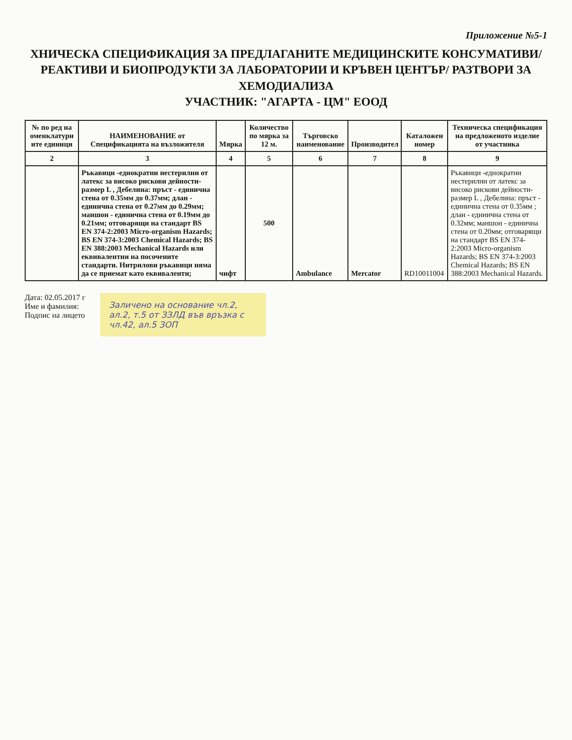Приложение №5-1
ХНИЧЕСКА СПЕЦИФИКАЦИЯ ЗА ПРЕДЛАГАНИТЕ МЕДИЦИНСКИТЕ КОНСУМАТИВИ/ РЕАКТИВИ И БИОПРОДУКТИ ЗА ЛАБОРАТОРИИ И КРЪВЕН ЦЕНТЪР/ РАЗТВОРИ ЗА ХЕМОДИАЛИЗА
УЧАСТНИК: "АГАРТА - ЦМ" ЕООД
| № по ред на оменклатурн ите единици | НАИМЕНОВАНИЕ от Спецификацията на възложителя | Мярка | Количество по мярка за 12 м. | Търговско наименование | Производител | Каталожен номер | Техническа спецификация на предложеното изделие от участника |
| --- | --- | --- | --- | --- | --- | --- | --- |
| 2 | 3 | 4 | 5 | 6 | 7 | 8 | 9 |
| | Ръкавици -еднократни нестерилни от латекс за високо рискови дейности-размер L , Дебелина: пръст - единична стена от 0.35мм до 0.37мм; длан - единична стена от 0.27мм до 0.29мм; маншон - единична стена от 0.19мм до 0.21мм; отговарящи на стандарт BS EN 374-2:2003 Micro-organism Hazards; BS EN 374-3:2003 Chemical Hazards; BS EN 388:2003 Mechanical Hazards или еквивалентни на посочените стандарти. Нитрилови ръкавици няма да се приемат като еквиваленти; | чифт | 500 | Ambulance | Mercator | RD10011004 | Ръкавици -еднократни нестерилни от латекс за високо рискови дейности-размер L , Дебелина: пръст - единична стена от 0.35мм ; длан - единична стена от 0.32мм; маншон - единична стена от 0.20мм; отговарящи на стандарт BS EN 374-2:2003 Micro-organism Hazards; BS EN 374-3:2003 Chemical Hazards; BS EN 388:2003 Mechanical Hazards. |
Дата: 02.05.2017 г
Име и фамилия:
Подпис на лицето
Заличено на основание чл.2, ал.2, т.5 от ЗЗЛД във връзка с чл.42, ал.5 ЗОП